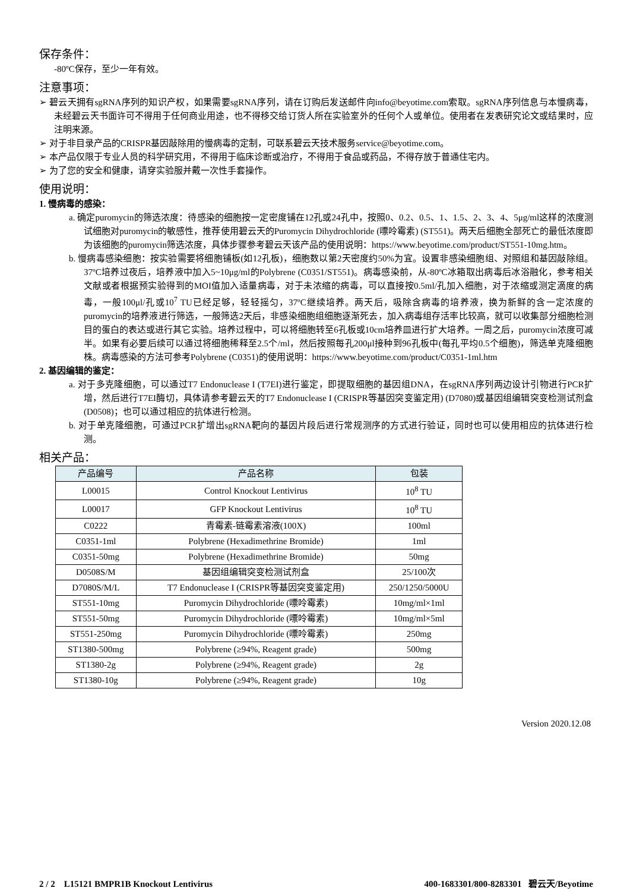保存条件：
-80ºC保存，至少一年有效。
注意事项：
➢ 碧云天拥有sgRNA序列的知识产权，如果需要sgRNA序列，请在订购后发送邮件向info@beyotime.com索取。sgRNA序列信息与本慢病毒，未经碧云天书面许可不得用于任何商业用途，也不得移交给订货人所在实验室外的任何个人或单位。使用者在发表研究论文或结果时，应注明来源。
➢ 对于非目录产品的CRISPR基因敲除用的慢病毒的定制，可联系碧云天技术服务service@beyotime.com。
➢ 本产品仅限于专业人员的科学研究用，不得用于临床诊断或治疗，不得用于食品或药品，不得存放于普通住宅内。
➢ 为了您的安全和健康，请穿实验服并戴一次性手套操作。
使用说明：
1. 慢病毒的感染：
a. 确定puromycin的筛选浓度：待感染的细胞按一定密度铺在12孔或24孔中，按照0、0.2、0.5、1、1.5、2、3、4、5μg/ml这样的浓度测试细胞对puromycin的敏感性，推荐使用碧云天的Puromycin Dihydrochloride (嘌呤霉素) (ST551)。两天后细胞全部死亡的最低浓度即为该细胞的puromycin筛选浓度，具体步骤参考碧云天该产品的使用说明：https://www.beyotime.com/product/ST551-10mg.htm。
b. 慢病毒感染细胞：按实验需要将细胞铺板(如12孔板)，细胞数以第2天密度约50%为宜。设置非感染细胞组、对照组和基因敲除组。37ºC培养过夜后，培养液中加入5~10μg/ml的Polybrene (C0351/ST551)。病毒感染前，从-80ºC冰箱取出病毒后冰浴融化，参考相关文献或者根据预实验得到的MOI值加入适量病毒，对于未浓缩的病毒，可以直接按0.5ml/孔加入细胞，对于浓缩或测定滴度的病毒，一般100μl/孔或10<sup>7</sup> TU已经足够，轻轻摇匀，37ºC继续培养。两天后，吸除含病毒的培养液，换为新鲜的含一定浓度的puromycin的培养液进行筛选，一般筛选2天后，非感染细胞组细胞逐渐死去，加入病毒组存活率比较高，就可以收集部分细胞检测目的蛋白的表达或进行其它实验。培养过程中，可以将细胞转至6孔板或10cm培养皿进行扩大培养。一周之后，puromycin浓度可减半。如果有必要后续可以通过将细胞稀释至2.5个/ml，然后按照每孔200μl接种到96孔板中(每孔平均0.5个细胞)，筛选单克隆细胞株。病毒感染的方法可参考Polybrene (C0351)的使用说明：https://www.beyotime.com/product/C0351-1ml.htm
2. 基因编辑的鉴定：
a. 对于多克隆细胞，可以通过T7 Endonuclease I (T7EI)进行鉴定，即提取细胞的基因组DNA，在sgRNA序列两边设计引物进行PCR扩增，然后进行T7EI酶切，具体请参考碧云天的T7 Endonuclease I (CRISPR等基因突变鉴定用) (D7080)或基因组编辑突变检测试剂盒(D0508)；也可以通过相应的抗体进行检测。
b. 对于单克隆细胞，可通过PCR扩增出sgRNA靶向的基因片段后进行常规测序的方式进行验证，同时也可以使用相应的抗体进行检测。
相关产品：
| 产品编号 | 产品名称 | 包装 |
| --- | --- | --- |
| L00015 | Control Knockout Lentivirus | 10<sup>8</sup> TU |
| L00017 | GFP Knockout Lentivirus | 10<sup>8</sup> TU |
| C0222 | 青霉素-链霉素溶液(100X) | 100ml |
| C0351-1ml | Polybrene (Hexadimethrine Bromide) | 1ml |
| C0351-50mg | Polybrene (Hexadimethrine Bromide) | 50mg |
| D0508S/M | 基因组编辑突变检测试剂盒 | 25/100次 |
| D7080S/M/L | T7 Endonuclease I (CRISPR等基因突变鉴定用) | 250/1250/5000U |
| ST551-10mg | Puromycin Dihydrochloride (嘌呤霉素) | 10mg/ml×1ml |
| ST551-50mg | Puromycin Dihydrochloride (嘌呤霉素) | 10mg/ml×5ml |
| ST551-250mg | Puromycin Dihydrochloride (嘌呤霉素) | 250mg |
| ST1380-500mg | Polybrene (≥94%, Reagent grade) | 500mg |
| ST1380-2g | Polybrene (≥94%, Reagent grade) | 2g |
| ST1380-10g | Polybrene (≥94%, Reagent grade) | 10g |
Version 2020.12.08
2 / 2 L15121 BMPR1B Knockout Lentivirus 400-1683301/800-8283301 碧云天/Beyotime